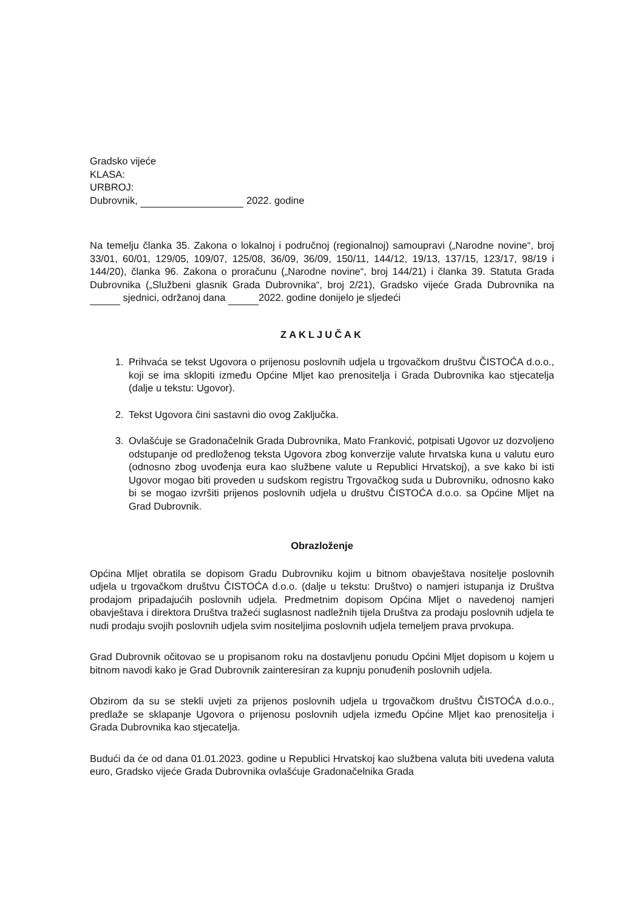Gradsko vijeće
KLASA:
URBROJ:
Dubrovnik, 2022. godine
Na temelju članka 35. Zakona o lokalnoj i područnoj (regionalnoj) samoupravi („Narodne novine“, broj 33/01, 60/01, 129/05, 109/07, 125/08, 36/09, 36/09, 150/11, 144/12, 19/13, 137/15, 123/17, 98/19 i 144/20), članka 96. Zakona o proračunu („Narodne novine“, broj 144/21) i članka 39. Statuta Grada Dubrovnika („Službeni glasnik Grada Dubrovnika“, broj 2/21), Gradsko vijeće Grada Dubrovnika na sjednici, održanoj dana 2022. godine donijelo je sljedeći
ZAKLJUČAK
1. Prihvaća se tekst Ugovora o prijenosu poslovnih udjela u trgovačkom društvu ČISTOĆA d.o.o., koji se ima sklopiti između Općine Mljet kao prenositelja i Grada Dubrovnika kao stjecatelja (dalje u tekstu: Ugovor).
2. Tekst Ugovora čini sastavni dio ovog Zaključka.
3. Ovlašćuje se Gradonačelnik Grada Dubrovnika, Mato Franković, potpisati Ugovor uz dozvoljeno odstupanje od predloženog teksta Ugovora zbog konverzije valute hrvatska kuna u valutu euro (odnosno zbog uvođenja eura kao službene valute u Republici Hrvatskoj), a sve kako bi isti Ugovor mogao biti proveden u sudskom registru Trgovačkog suda u Dubrovniku, odnosno kako bi se mogao izvršiti prijenos poslovnih udjela u društvu ČISTOĆA d.o.o. sa Općine Mljet na Grad Dubrovnik.
Obrazloženje
Općina Mljet obratila se dopisom Gradu Dubrovniku kojim u bitnom obavještava nositelje poslovnih udjela u trgovačkom društvu ČISTOĆA d.o.o. (dalje u tekstu: Društvo) o namjeri istupanja iz Društva prodajom pripadajućih poslovnih udjela. Predmetnim dopisom Općina Mljet o navedenoj namjeri obavještava i direktora Društva tražeći suglasnost nadležnih tijela Društva za prodaju poslovnih udjela te nudi prodaju svojih poslovnih udjela svim nositeljima poslovnih udjela temeljem prava prvokupa.
Grad Dubrovnik očitovao se u propisanom roku na dostavljenu ponudu Općini Mljet dopisom u kojem u bitnom navodi kako je Grad Dubrovnik zainteresiran za kupnju ponuđenih poslovnih udjela.
Obzirom da su se stekli uvjeti za prijenos poslovnih udjela u trgovačkom društvu ČISTOĆA d.o.o., predlaže se sklapanje Ugovora o prijenosu poslovnih udjela između Općine Mljet kao prenositelja i Grada Dubrovnika kao stjecatelja.
Budući da će od dana 01.01.2023. godine u Republici Hrvatskoj kao službena valuta biti uvedena valuta euro, Gradsko vijeće Grada Dubrovnika ovlašćuje Gradonačelnika Grada